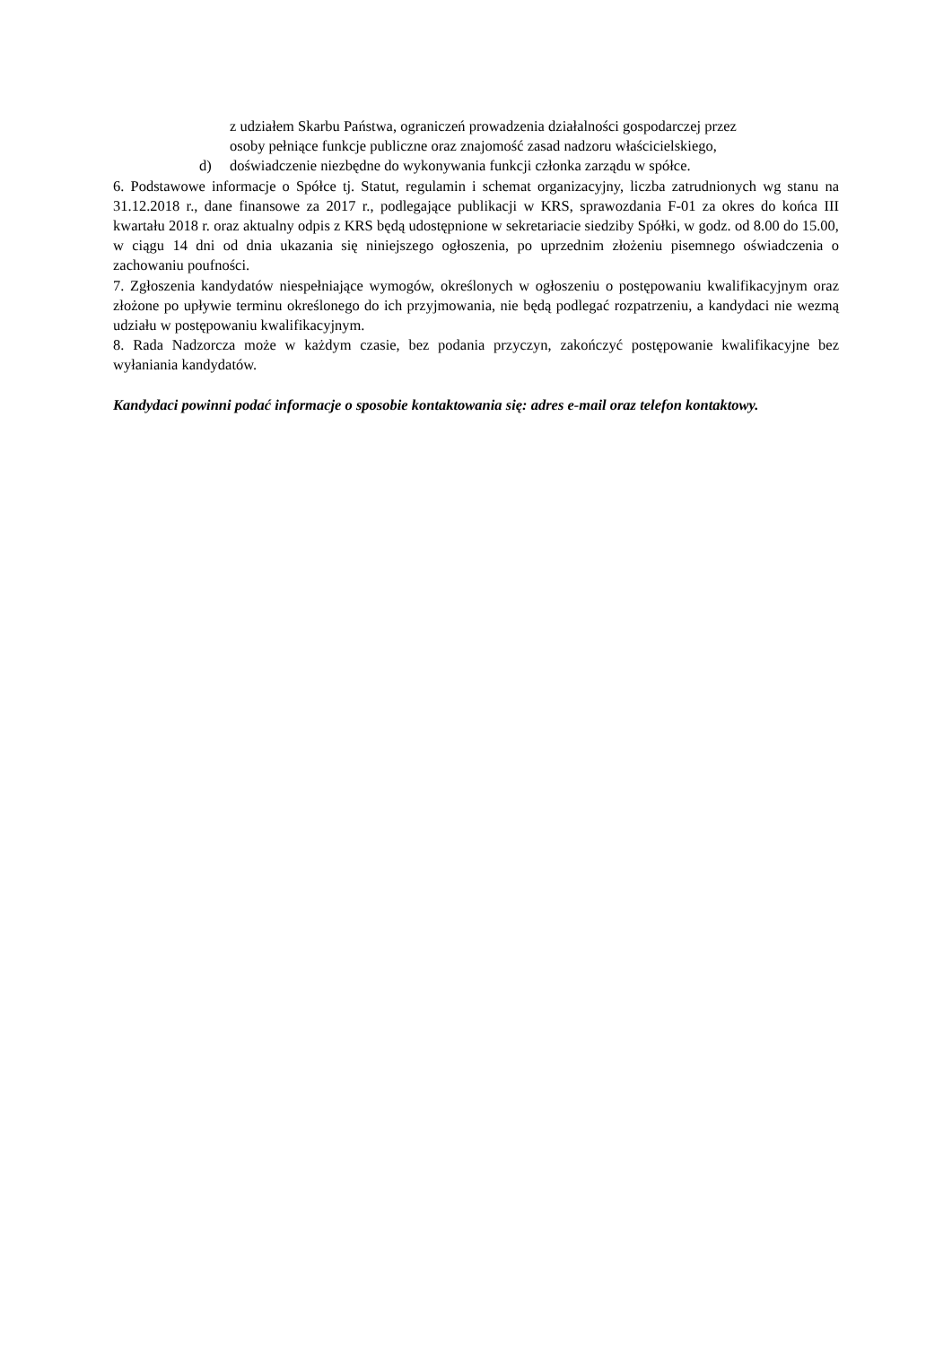z udziałem Skarbu Państwa, ograniczeń prowadzenia działalności gospodarczej przez
osoby pełniące funkcje publiczne oraz znajomość zasad nadzoru właścicielskiego,
d) doświadczenie niezbędne do wykonywania funkcji członka zarządu w spółce.
6. Podstawowe informacje o Spółce tj. Statut, regulamin i schemat organizacyjny, liczba zatrudnionych wg stanu na 31.12.2018 r., dane finansowe za 2017 r., podlegające publikacji w KRS, sprawozdania F-01 za okres do końca III kwartału 2018 r. oraz aktualny odpis z KRS będą udostępnione w sekretariacie siedziby Spółki, w godz. od 8.00 do 15.00, w ciągu 14 dni od dnia ukazania się niniejszego ogłoszenia, po uprzednim złożeniu pisemnego oświadczenia o zachowaniu poufności.
7. Zgłoszenia kandydatów niespełniające wymogów, określonych w ogłoszeniu o postępowaniu kwalifikacyjnym oraz złożone po upływie terminu określonego do ich przyjmowania, nie będą podlegać rozpatrzeniu, a kandydaci nie wezmą udziału w postępowaniu kwalifikacyjnym.
8. Rada Nadzorcza może w każdym czasie, bez podania przyczyn, zakończyć postępowanie kwalifikacyjne bez wyłaniania kandydatów.
Kandydaci powinni podać informacje o sposobie kontaktowania się: adres e-mail oraz telefon kontaktowy.